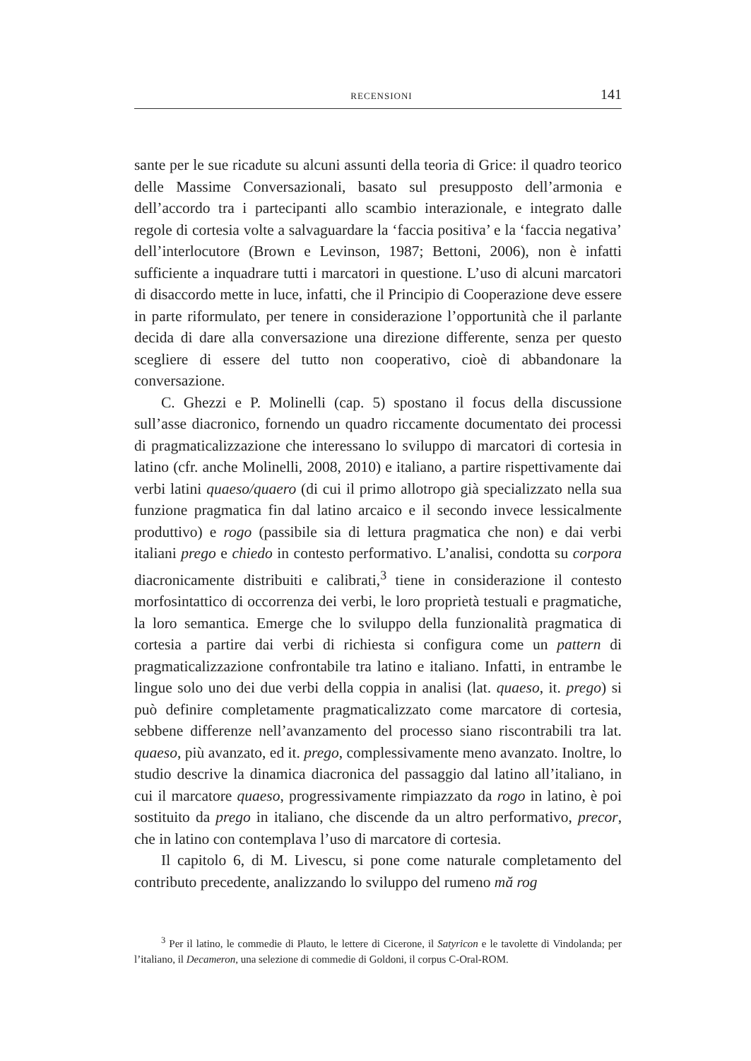RECENSIONI 141
sante per le sue ricadute su alcuni assunti della teoria di Grice: il quadro teorico delle Massime Conversazionali, basato sul presupposto dell’armonia e dell’accordo tra i partecipanti allo scambio interazionale, e integrato dalle regole di cortesia volte a salvaguardare la ‘faccia positiva’ e la ‘faccia negativa’ dell’interlocutore (Brown e Levinson, 1987; Bettoni, 2006), non è infatti sufficiente a inquadrare tutti i marcatori in questione. L’uso di alcuni marcatori di disaccordo mette in luce, infatti, che il Principio di Cooperazione deve essere in parte riformulato, per tenere in considerazione l’opportunità che il parlante decida di dare alla conversazione una direzione differente, senza per questo scegliere di essere del tutto non cooperativo, cioè di abbandonare la conversazione.
C. Ghezzi e P. Molinelli (cap. 5) spostano il focus della discussione sull’asse diacronico, fornendo un quadro riccamente documentato dei processi di pragmaticalizzazione che interessano lo sviluppo di marcatori di cortesia in latino (cfr. anche Molinelli, 2008, 2010) e italiano, a partire rispettivamente dai verbi latini quaeso/quaero (di cui il primo allotropo già specializzato nella sua funzione pragmatica fin dal latino arcaico e il secondo invece lessicalmente produttivo) e rogo (passibile sia di lettura pragmatica che non) e dai verbi italiani prego e chiedo in contesto performativo. L’analisi, condotta su corpora diacronicamente distribuiti e calibrati,<sup>3</sup> tiene in considerazione il contesto morfosintattico di occorrenza dei verbi, le loro proprietà testuali e pragmatiche, la loro semantica. Emerge che lo sviluppo della funzionalità pragmatica di cortesia a partire dai verbi di richiesta si configura come un pattern di pragmaticalizzazione confrontabile tra latino e italiano. Infatti, in entrambe le lingue solo uno dei due verbi della coppia in analisi (lat. quaeso, it. prego) si può definire completamente pragmaticalizzato come marcatore di cortesia, sebbene differenze nell’avanzamento del processo siano riscontrabili tra lat. quaeso, più avanzato, ed it. prego, complessivamente meno avanzato. Inoltre, lo studio descrive la dinamica diacronica del passaggio dal latino all’italiano, in cui il marcatore quaeso, progressivamente rimpiazzato da rogo in latino, è poi sostituito da prego in italiano, che discende da un altro performativo, precor, che in latino con contemplava l’uso di marcatore di cortesia.
Il capitolo 6, di M. Livescu, si pone come naturale completamento del contributo precedente, analizzando lo sviluppo del rumeno mă rog
<sup>3</sup> Per il latino, le commedie di Plauto, le lettere di Cicerone, il Satyricon e le tavolette di Vindolanda; per l’italiano, il Decameron, una selezione di commedie di Goldoni, il corpus C-Oral-ROM.